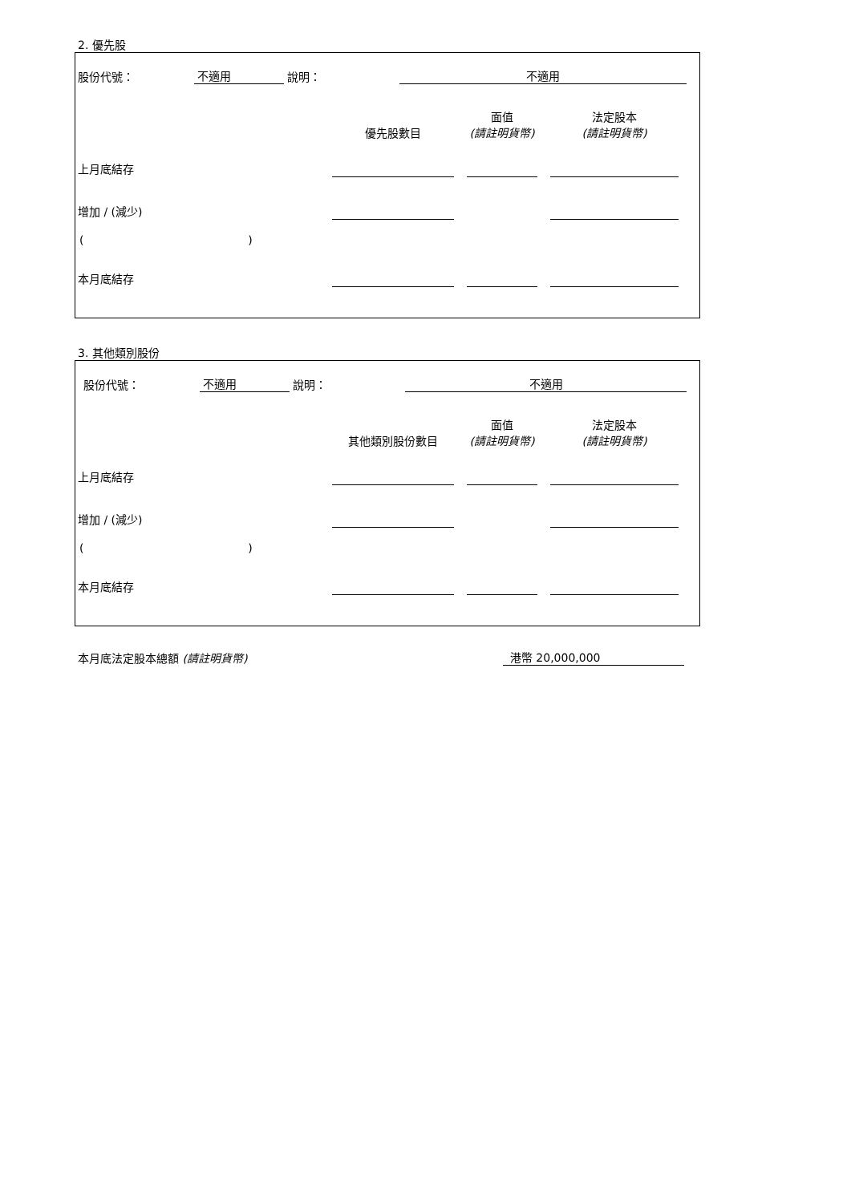2. 優先股
| 股份代號： | 不適用 | 說明： | 不適用 | |
| | | | 面值 | | 法定股本 | |
| | 優先股數目 | | (請註明貨幣) | | (請註明貨幣) | |
| 上月底結存 | | | | | | |
| 增加 / (減少) | | | | | | |
| ( ) | | | | | | |
| 本月底結存 | | | | | | |
3. 其他類別股份
| 股份代號： | 不適用 | 說明： | 不適用 | |
| | | | 面值 | | 法定股本 | |
| | 其他類別股份數目 | | (請註明貨幣) | | (請註明貨幣) | |
| 上月底結存 | | | | | | |
| 增加 / (減少) | | | | | | |
| ( ) | | | | | | |
| 本月底結存 | | | | | | |
| 本月底法定股本總額 (請註明貨幣) | 港幣 20,000,000 | |